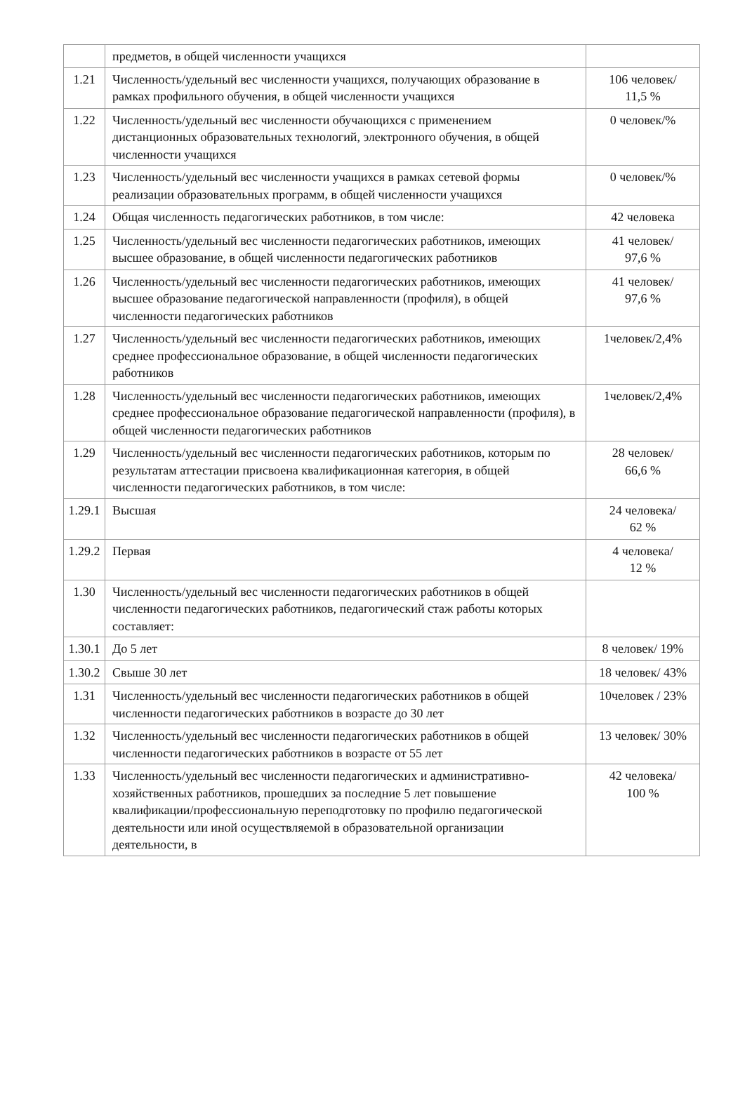| | предметов, в общей численности учащихся | |
| 1.21 | Численность/удельный вес численности учащихся, получающих образование в рамках профильного обучения, в общей численности учащихся | 106 человек/ 11,5 % |
| 1.22 | Численность/удельный вес численности обучающихся с применением дистанционных образовательных технологий, электронного обучения, в общей численности учащихся | 0 человек/% |
| 1.23 | Численность/удельный вес численности учащихся в рамках сетевой формы реализации образовательных программ, в общей численности учащихся | 0 человек/% |
| 1.24 | Общая численность педагогических работников, в том числе: | 42 человека |
| 1.25 | Численность/удельный вес численности педагогических работников, имеющих высшее образование, в общей численности педагогических работников | 41 человек/ 97,6 % |
| 1.26 | Численность/удельный вес численности педагогических работников, имеющих высшее образование педагогической направленности (профиля), в общей численности педагогических работников | 41 человек/ 97,6 % |
| 1.27 | Численность/удельный вес численности педагогических работников, имеющих среднее профессиональное образование, в общей численности педагогических работников | 1человек/2,4% |
| 1.28 | Численность/удельный вес численности педагогических работников, имеющих среднее профессиональное образование педагогической направленности (профиля), в общей численности педагогических работников | 1человек/2,4% |
| 1.29 | Численность/удельный вес численности педагогических работников, которым по результатам аттестации присвоена квалификационная категория, в общей численности педагогических работников, в том числе: | 28 человек/ 66,6 % |
| 1.29.1 | Высшая | 24 человека/ 62 % |
| 1.29.2 | Первая | 4 человека/ 12 % |
| 1.30 | Численность/удельный вес численности педагогических работников в общей численности педагогических работников, педагогический стаж работы которых составляет: | |
| 1.30.1 | До 5 лет | 8 человек/ 19% |
| 1.30.2 | Свыше 30 лет | 18 человек/ 43% |
| 1.31 | Численность/удельный вес численности педагогических работников в общей численности педагогических работников в возрасте до 30 лет | 10человек / 23% |
| 1.32 | Численность/удельный вес численности педагогических работников в общей численности педагогических работников в возрасте от 55 лет | 13 человек/ 30% |
| 1.33 | Численность/удельный вес численности педагогических и административно-хозяйственных работников, прошедших за последние 5 лет повышение квалификации/профессиональную переподготовку по профилю педагогической деятельности или иной осуществляемой в образовательной организации деятельности, в | 42 человека/ 100 % |